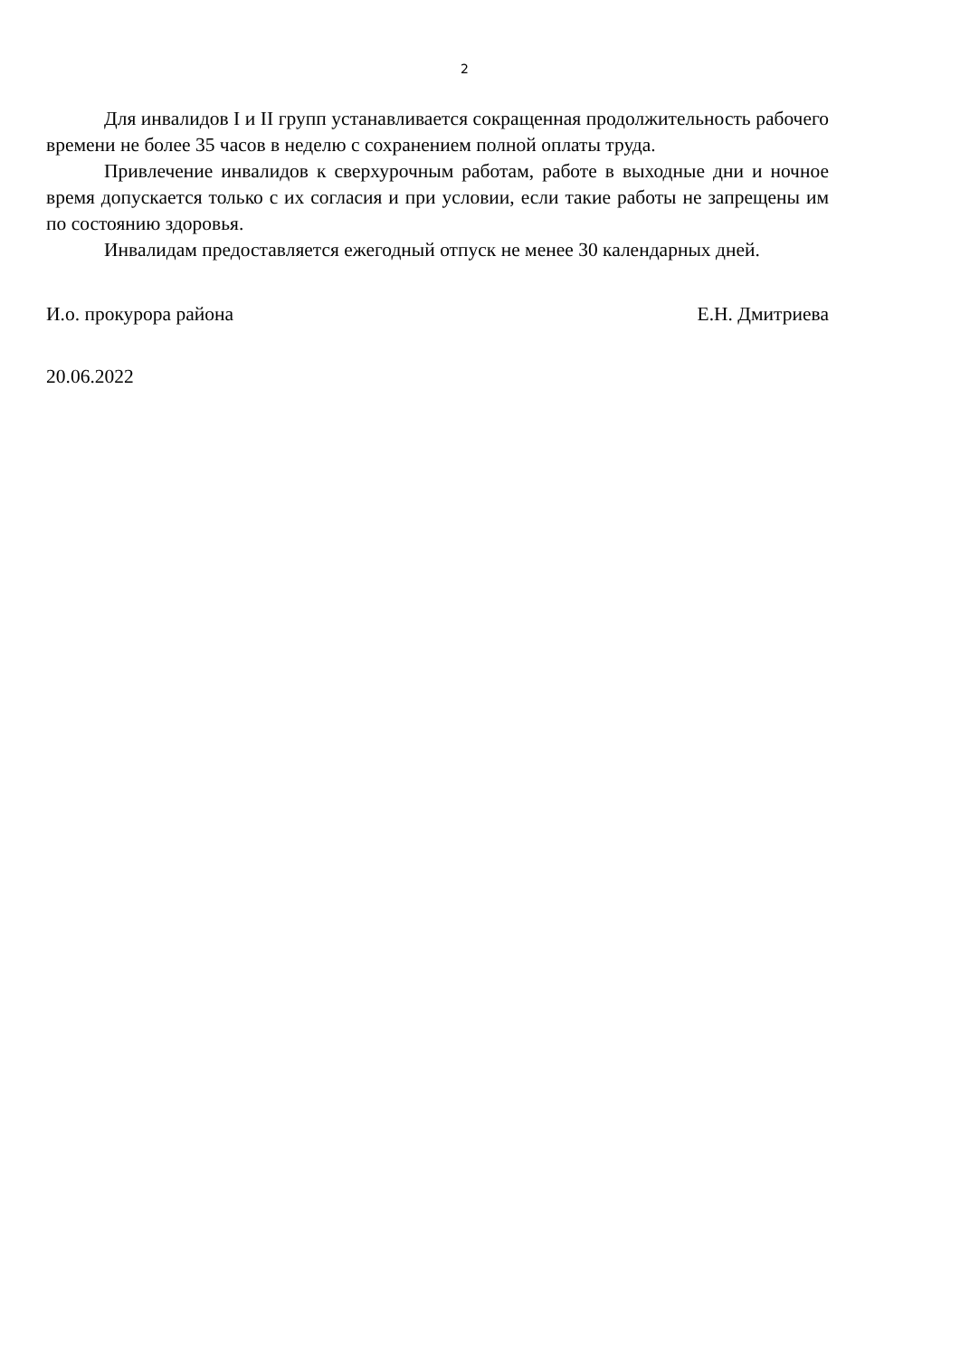2
Для инвалидов I и II групп устанавливается сокращенная продолжительность рабочего времени не более 35 часов в неделю с сохранением полной оплаты труда.
Привлечение инвалидов к сверхурочным работам, работе в выходные дни и ночное время допускается только с их согласия и при условии, если такие работы не запрещены им по состоянию здоровья.
Инвалидам предоставляется ежегодный отпуск не менее 30 календарных дней.
И.о. прокурора района Е.Н. Дмитриева
20.06.2022